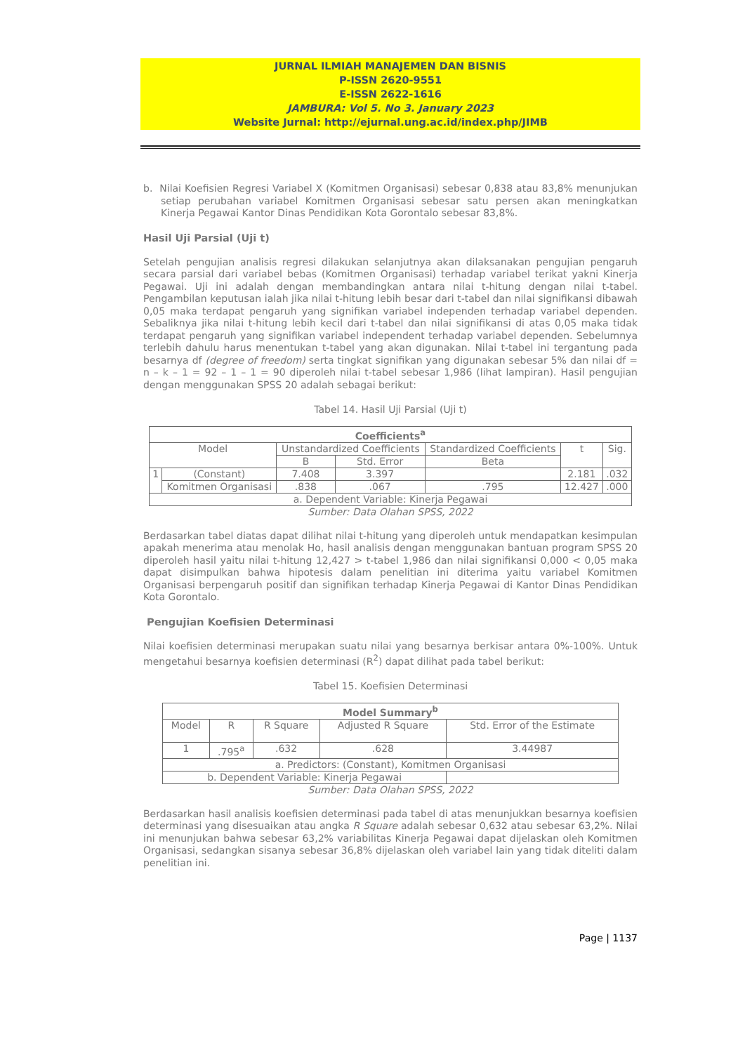JURNAL ILMIAH MANAJEMEN DAN BISNIS
P-ISSN 2620-9551
E-ISSN 2622-1616
JAMBURA: Vol 5. No 3. January 2023
Website Jurnal: http://ejurnal.ung.ac.id/index.php/JIMB
b. Nilai Koefisien Regresi Variabel X (Komitmen Organisasi) sebesar 0,838 atau 83,8% menunjukan setiap perubahan variabel Komitmen Organisasi sebesar satu persen akan meningkatkan Kinerja Pegawai Kantor Dinas Pendidikan Kota Gorontalo sebesar 83,8%.
Hasil Uji Parsial (Uji t)
Setelah pengujian analisis regresi dilakukan selanjutnya akan dilaksanakan pengujian pengaruh secara parsial dari variabel bebas (Komitmen Organisasi) terhadap variabel terikat yakni Kinerja Pegawai. Uji ini adalah dengan membandingkan antara nilai t-hitung dengan nilai t-tabel. Pengambilan keputusan ialah jika nilai t-hitung lebih besar dari t-tabel dan nilai signifikansi dibawah 0,05 maka terdapat pengaruh yang signifikan variabel independen terhadap variabel dependen. Sebaliknya jika nilai t-hitung lebih kecil dari t-tabel dan nilai signifikansi di atas 0,05 maka tidak terdapat pengaruh yang signifikan variabel independent terhadap variabel dependen. Sebelumnya terlebih dahulu harus menentukan t-tabel yang akan digunakan. Nilai t-tabel ini tergantung pada besarnya df (degree of freedom) serta tingkat signifikan yang digunakan sebesar 5% dan nilai df = n – k – 1 = 92 – 1 – 1 = 90 diperoleh nilai t-tabel sebesar 1,986 (lihat lampiran). Hasil pengujian dengan menggunakan SPSS 20 adalah sebagai berikut:
Tabel 14. Hasil Uji Parsial (Uji t)
| Coefficients<sup>a</sup> | | | | | | |
| --- | --- | --- | --- | --- | --- | --- |
| Model | | Unstandardized Coefficients | | Standardized Coefficients | t | Sig. |
| | | B | Std. Error | Beta | | |
| 1 | (Constant) | 7.408 | 3.397 | | 2.181 | .032 |
| | Komitmen Organisasi | .838 | .067 | .795 | 12.427 | .000 |
| a. Dependent Variable: Kinerja Pegawai | | | | | | |
Sumber: Data Olahan SPSS, 2022
Berdasarkan tabel diatas dapat dilihat nilai t-hitung yang diperoleh untuk mendapatkan kesimpulan apakah menerima atau menolak Ho, hasil analisis dengan menggunakan bantuan program SPSS 20 diperoleh hasil yaitu nilai t-hitung 12,427 > t-tabel 1,986 dan nilai signifikansi 0,000 < 0,05 maka dapat disimpulkan bahwa hipotesis dalam penelitian ini diterima yaitu variabel Komitmen Organisasi berpengaruh positif dan signifikan terhadap Kinerja Pegawai di Kantor Dinas Pendidikan Kota Gorontalo.
Pengujian Koefisien Determinasi
Nilai koefisien determinasi merupakan suatu nilai yang besarnya berkisar antara 0%-100%. Untuk mengetahui besarnya koefisien determinasi (R<sup>2</sup>) dapat dilihat pada tabel berikut:
Tabel 15. Koefisien Determinasi
| Model Summary<sup>b</sup> | | | | |
| --- | --- | --- | --- | --- |
| Model | R | R Square | Adjusted R Square | Std. Error of the Estimate |
| 1 | .795<sup>a</sup> | .632 | .628 | 3.44987 |
| a. Predictors: (Constant), Komitmen Organisasi | | | | |
| b. Dependent Variable: Kinerja Pegawai | | | | |
Sumber: Data Olahan SPSS, 2022
Berdasarkan hasil analisis koefisien determinasi pada tabel di atas menunjukkan besarnya koefisien determinasi yang disesuaikan atau angka R Square adalah sebesar 0,632 atau sebesar 63,2%. Nilai ini menunjukan bahwa sebesar 63,2% variabilitas Kinerja Pegawai dapat dijelaskan oleh Komitmen Organisasi, sedangkan sisanya sebesar 36,8% dijelaskan oleh variabel lain yang tidak diteliti dalam penelitian ini.
Page | 1137